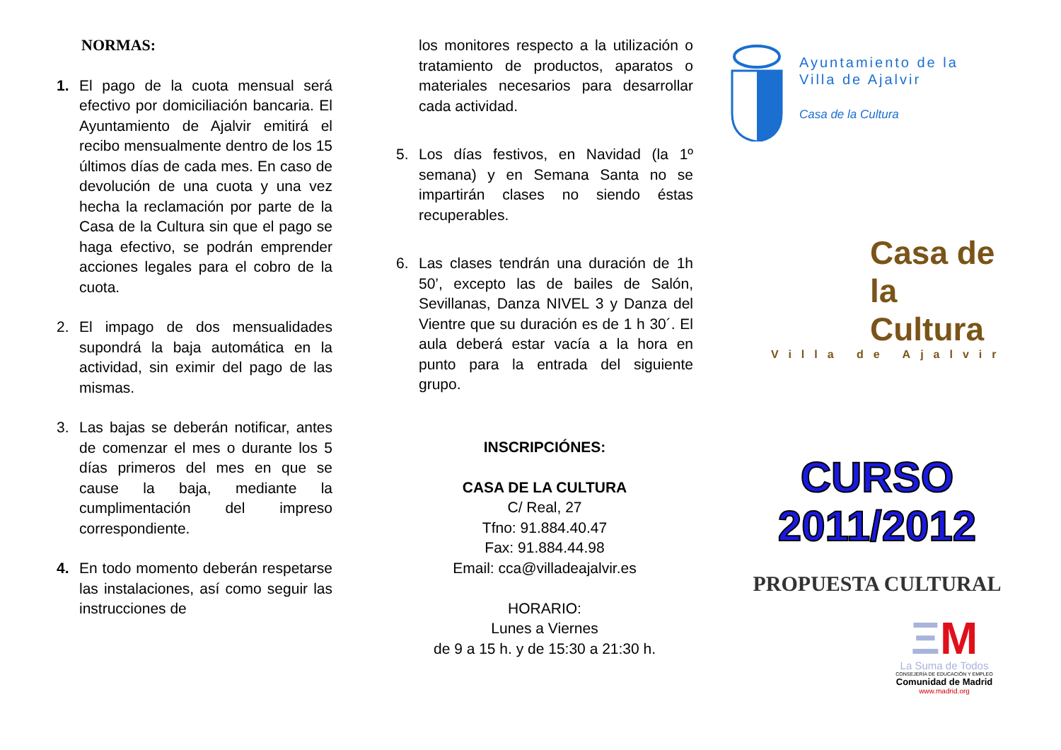NORMAS:
1. El pago de la cuota mensual será efectivo por domiciliación bancaria. El Ayuntamiento de Ajalvir emitirá el recibo mensualmente dentro de los 15 últimos días de cada mes. En caso de devolución de una cuota y una vez hecha la reclamación por parte de la Casa de la Cultura sin que el pago se haga efectivo, se podrán emprender acciones legales para el cobro de la cuota.
2. El impago de dos mensualidades supondrá la baja automática en la actividad, sin eximir del pago de las mismas.
3. Las bajas se deberán notificar, antes de comenzar el mes o durante los 5 días primeros del mes en que se cause la baja, mediante la cumplimentación del impreso correspondiente.
4. En todo momento deberán respetarse las instalaciones, así como seguir las instrucciones de
los monitores respecto a la utilización o tratamiento de productos, aparatos o materiales necesarios para desarrollar cada actividad.
5. Los días festivos, en Navidad (la 1º semana) y en Semana Santa no se impartirán clases no siendo éstas recuperables.
6. Las clases tendrán una duración de 1h 50’, excepto las de bailes de Salón, Sevillanas, Danza NIVEL 3 y Danza del Vientre que su duración es de 1 h 30´. El aula deberá estar vacía a la hora en punto para la entrada del siguiente grupo.
INSCRIPCIÓNES:
CASA DE LA CULTURA
C/ Real, 27
Tfno: 91.884.40.47
Fax: 91.884.44.98
Email: cca@villadeajalvir.es
HORARIO:
Lunes a Viernes
de 9 a 15 h. y de 15:30 a 21:30 h.
Ayuntamiento de la
Villa de Ajalvir
Casa de la Cultura
Casa de la
Cultura
Villa de Ajalvir
CURSO 2011/2012
PROPUESTA CULTURAL
ΞM
La Suma de Todos
CONSEJERÍA DE EDUCACIÓN Y EMPLEO
Comunidad de Madrid
www.madrid.org